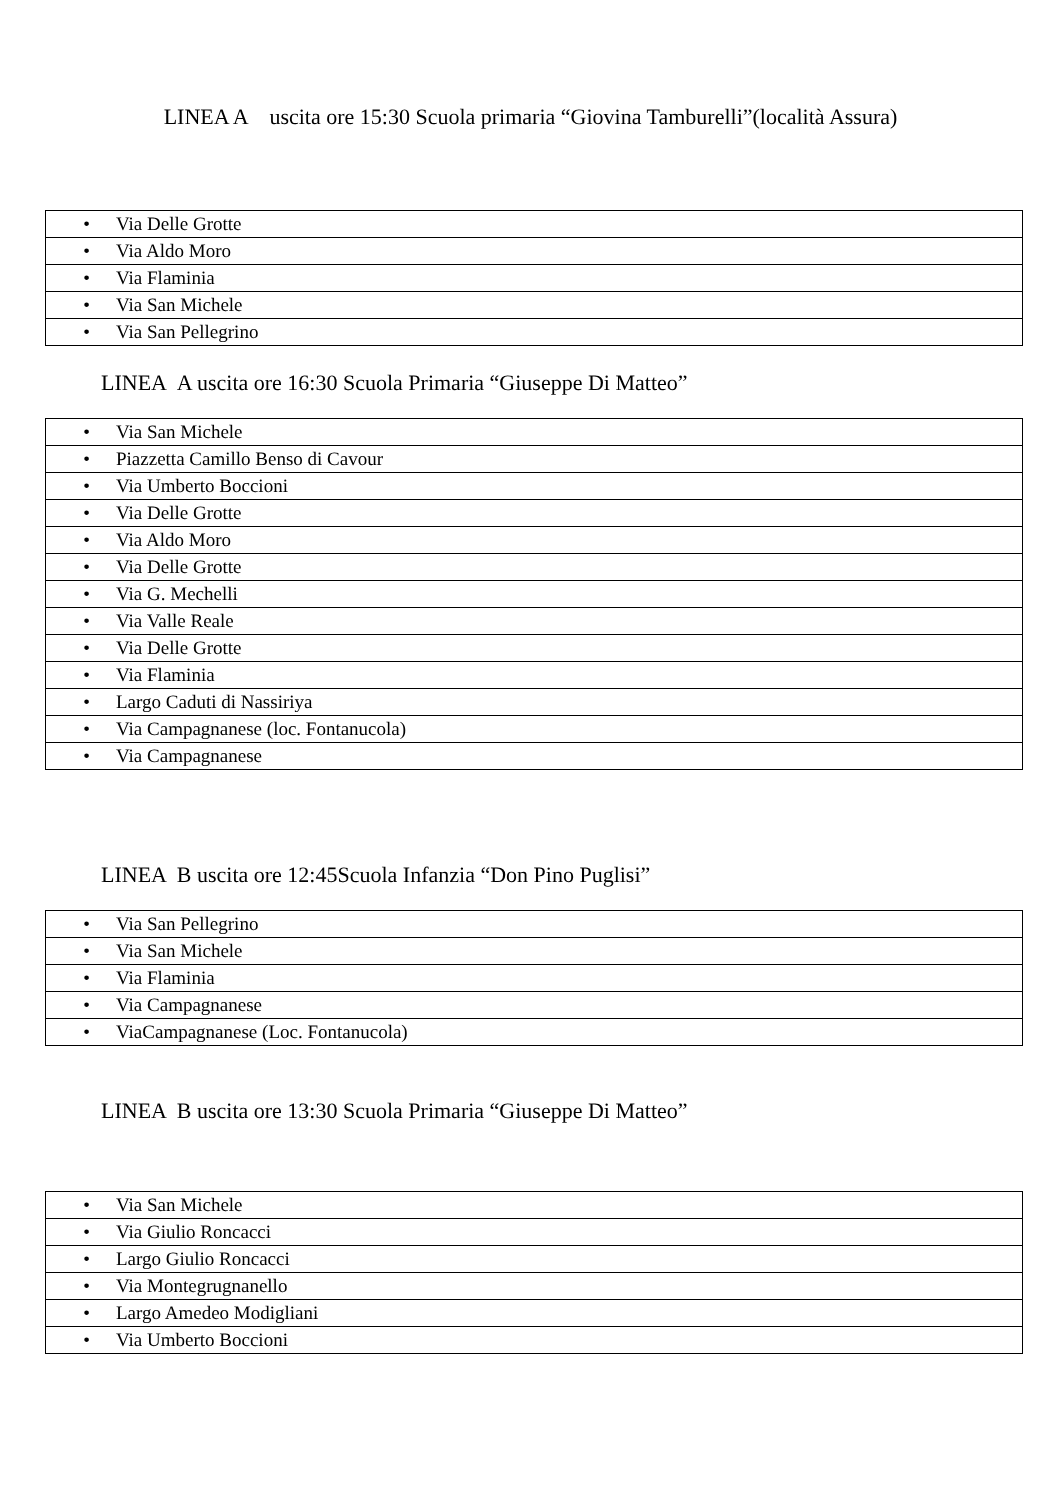LINEA A uscita ore 15:30 Scuola primaria “Giovina Tamburelli”(località Assura)
| • Via Delle Grotte |
| • Via Aldo Moro |
| • Via Flaminia |
| • Via San Michele |
| • Via San Pellegrino |
LINEA A uscita ore 16:30 Scuola Primaria “Giuseppe Di Matteo”
| • Via San Michele |
| • Piazzetta Camillo Benso di Cavour |
| • Via Umberto Boccioni |
| • Via Delle Grotte |
| • Via Aldo Moro |
| • Via Delle Grotte |
| • Via G. Mechelli |
| • Via Valle Reale |
| • Via Delle Grotte |
| • Via Flaminia |
| • Largo Caduti di Nassiriya |
| • Via Campagnanese (loc. Fontanucola) |
| • Via Campagnanese |
LINEA B uscita ore 12:45Scuola Infanzia “Don Pino Puglisi”
| • Via San Pellegrino |
| • Via San Michele |
| • Via Flaminia |
| • Via Campagnanese |
| • ViaCampagnanese (Loc. Fontanucola) |
LINEA B uscita ore 13:30 Scuola Primaria “Giuseppe Di Matteo”
| • Via San Michele |
| • Via Giulio Roncacci |
| • Largo Giulio Roncacci |
| • Via Montegrugnanello |
| • Largo Amedeo Modigliani |
| • Via Umberto Boccioni |